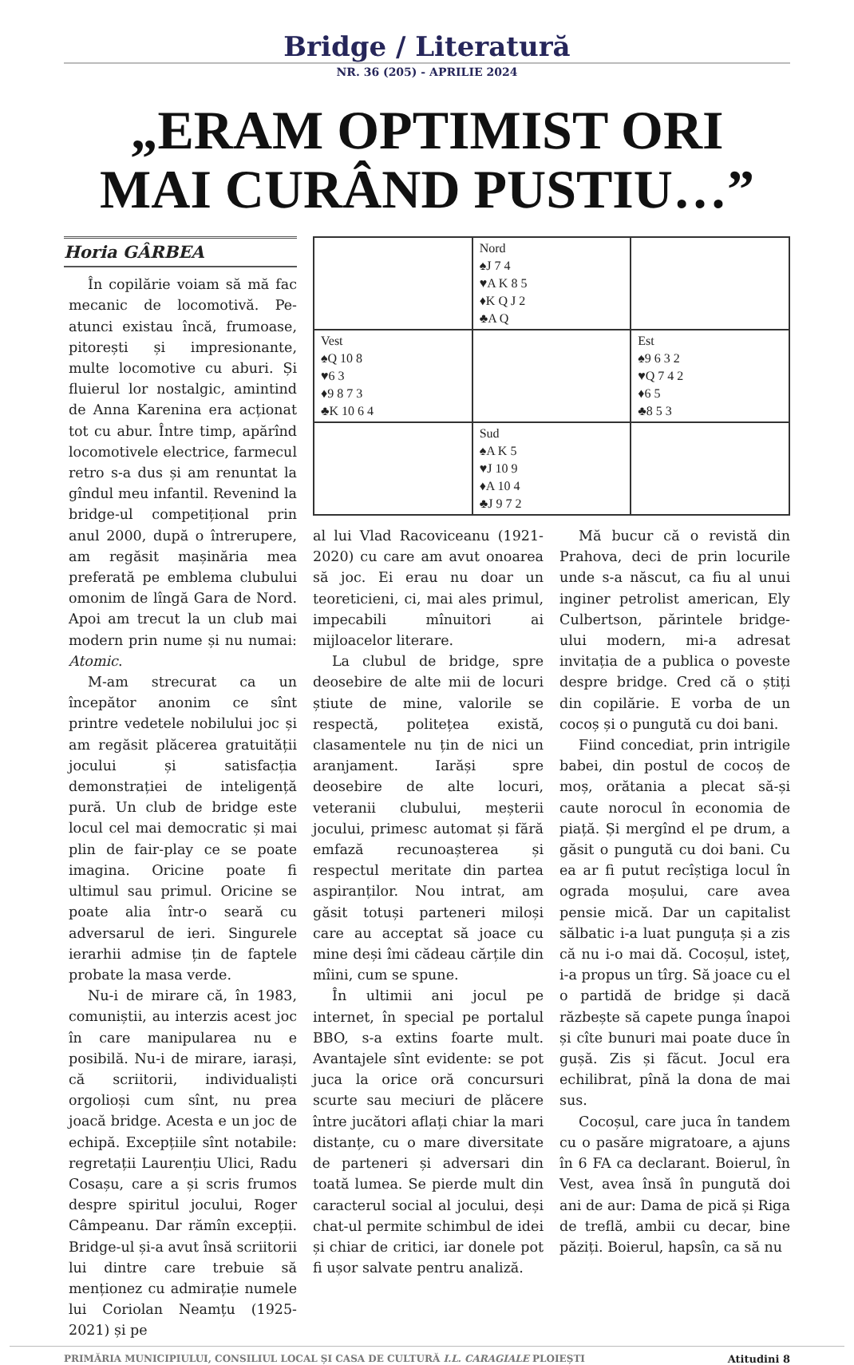Bridge / Literatură
NR. 36 (205) - APRILIE 2024
„ERAM OPTIMIST ORI
MAI CURÂND PUSTIU…”
Horia GÂRBEA
În copilărie voiam să mă fac mecanic de locomotivă. Pe-atunci existau încă, frumoase, pitorești și impresionante, multe locomotive cu aburi. Și fluierul lor nostalgic, amintind de Anna Karenina era acționat tot cu abur. Între timp, apărînd locomotivele electrice, farmecul retro s-a dus și am renuntat la gîndul meu infantil. Revenind la bridge-ul competițional prin anul 2000, după o întrerupere, am regăsit mașinăria mea preferată pe emblema clubului omonim de lîngă Gara de Nord. Apoi am trecut la un club mai modern prin nume și nu numai: Atomic.
M-am strecurat ca un începător anonim ce sînt printre vedetele nobilului joc și am regăsit plăcerea gratuității jocului și satisfacția demonstrației de inteligență pură. Un club de bridge este locul cel mai democratic și mai plin de fair-play ce se poate imagina. Oricine poate fi ultimul sau primul. Oricine se poate alia într-o seară cu adversarul de ieri. Singurele ierarhii admise țin de faptele probate la masa verde.
Nu-i de mirare că, în 1983, comuniștii, au interzis acest joc în care manipularea nu e posibilă. Nu-i de mirare, iarași, că scriitorii, individualiști orgolioși cum sînt, nu prea joacă bridge. Acesta e un joc de echipă. Excepțiile sînt notabile: regretații Laurențiu Ulici, Radu Cosașu, care a și scris frumos despre spiritul jocului, Roger Câmpeanu. Dar rămîn excepții. Bridge-ul și-a avut însă scriitorii lui dintre care trebuie să menționez cu admirație numele lui Coriolan Neamțu (1925-2021) și pe
| | Nord ♠J 7 4 ♥A K 8 5 ♦K Q J 2 ♣A Q | |
| Vest ♠Q 10 8 ♥6 3 ♦9 8 7 3 ♣K 10 6 4 | | Est ♠9 6 3 2 ♥Q 7 4 2 ♦6 5 ♣8 5 3 |
| | Sud ♠A K 5 ♥J 10 9 ♦A 10 4 ♣J 9 7 2 | |
al lui Vlad Racoviceanu (1921-2020) cu care am avut onoarea să joc. Ei erau nu doar un teoreticieni, ci, mai ales primul, impecabili mînuitori ai mijloacelor literare.
La clubul de bridge, spre deosebire de alte mii de locuri știute de mine, valorile se respectă, politețea există, clasamentele nu țin de nici un aranjament. Iarăși spre deosebire de alte locuri, veteranii clubului, meșterii jocului, primesc automat și fără emfază recunoașterea și respectul meritate din partea aspiranților. Nou intrat, am găsit totuși parteneri miloși care au acceptat să joace cu mine deși îmi cădeau cărțile din mîini, cum se spune.
În ultimii ani jocul pe internet, în special pe portalul BBO, s-a extins foarte mult. Avantajele sînt evidente: se pot juca la orice oră concursuri scurte sau meciuri de plăcere între jucători aflați chiar la mari distanțe, cu o mare diversitate de parteneri și adversari din toată lumea. Se pierde mult din caracterul social al jocului, deși chat-ul permite schimbul de idei și chiar de critici, iar donele pot fi ușor salvate pentru analiză.
Mă bucur că o revistă din Prahova, deci de prin locurile unde s-a născut, ca fiu al unui inginer petrolist american, Ely Culbertson, părintele bridge-ului modern, mi-a adresat invitația de a publica o poveste despre bridge. Cred că o știți din copilărie. E vorba de un cocoș și o pungută cu doi bani.
Fiind concediat, prin intrigile babei, din postul de cocoș de moș, orătania a plecat să-și caute norocul în economia de piață. Și mergînd el pe drum, a găsit o pungută cu doi bani. Cu ea ar fi putut recîștiga locul în ograda moșului, care avea pensie mică. Dar un capitalist sălbatic i-a luat punguța și a zis că nu i-o mai dă. Cocoșul, isteț, i-a propus un tîrg. Să joace cu el o partidă de bridge și dacă răzbește să capete punga înapoi și cîte bunuri mai poate duce în gușă. Zis și făcut. Jocul era echilibrat, pînă la dona de mai sus.
Cocoșul, care juca în tandem cu o pasăre migratoare, a ajuns în 6 FA ca declarant. Boierul, în Vest, avea însă în pungută doi ani de aur: Dama de pică și Riga de treflă, ambii cu decar, bine păziți. Boierul, hapsîn, ca să nu
PRIMĂRIA MUNICIPIULUI, CONSILIUL LOCAL ȘI CASA DE CULTURĂ I.L. CARAGIALE PLOIEȘTI Atitudini 8